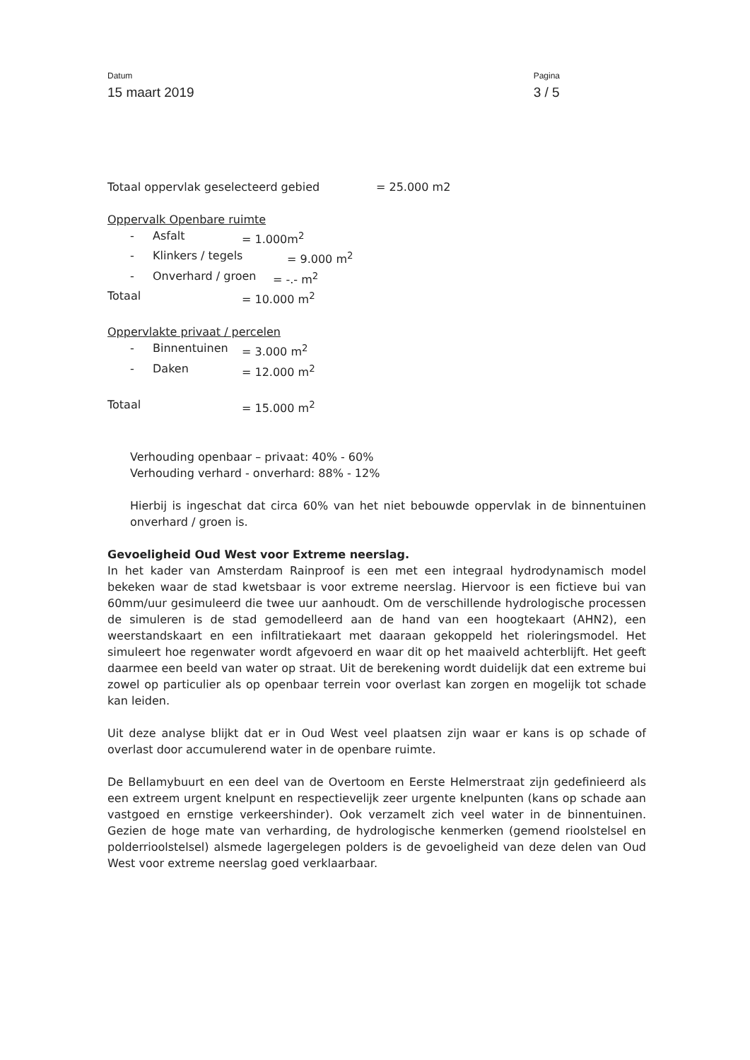Datum
15 maart 2019
Pagina
3 / 5
Totaal oppervlak geselecteerd gebied = 25.000 m2
Oppervalk Openbare ruimte
- Asfalt = 1.000m<sup>2</sup>
- Klinkers / tegels = 9.000 m<sup>2</sup>
- Onverhard / groen = -.- m<sup>2</sup>
Totaal = 10.000 m<sup>2</sup>
Oppervlakte privaat / percelen
- Binnentuinen = 3.000 m<sup>2</sup>
- Daken = 12.000 m<sup>2</sup>
Totaal = 15.000 m<sup>2</sup>
Verhouding openbaar – privaat: 40% - 60%
Verhouding verhard - onverhard: 88% - 12%
Hierbij is ingeschat dat circa 60% van het niet bebouwde oppervlak in de binnentuinen onverhard / groen is.
Gevoeligheid Oud West voor Extreme neerslag.
In het kader van Amsterdam Rainproof is een met een integraal hydrodynamisch model bekeken waar de stad kwetsbaar is voor extreme neerslag. Hiervoor is een fictieve bui van 60mm/uur gesimuleerd die twee uur aanhoudt. Om de verschillende hydrologische processen de simuleren is de stad gemodelleerd aan de hand van een hoogtekaart (AHN2), een weerstandskaart en een infiltratiekaart met daaraan gekoppeld het rioleringsmodel. Het simuleert hoe regenwater wordt afgevoerd en waar dit op het maaiveld achterblijft. Het geeft daarmee een beeld van water op straat. Uit de berekening wordt duidelijk dat een extreme bui zowel op particulier als op openbaar terrein voor overlast kan zorgen en mogelijk tot schade kan leiden.
Uit deze analyse blijkt dat er in Oud West veel plaatsen zijn waar er kans is op schade of overlast door accumulerend water in de openbare ruimte.
De Bellamybuurt en een deel van de Overtoom en Eerste Helmerstraat zijn gedefinieerd als een extreem urgent knelpunt en respectievelijk zeer urgente knelpunten (kans op schade aan vastgoed en ernstige verkeershinder). Ook verzamelt zich veel water in de binnentuinen. Gezien de hoge mate van verharding, de hydrologische kenmerken (gemend rioolstelsel en polderrioolstelsel) alsmede lagergelegen polders is de gevoeligheid van deze delen van Oud West voor extreme neerslag goed verklaarbaar.